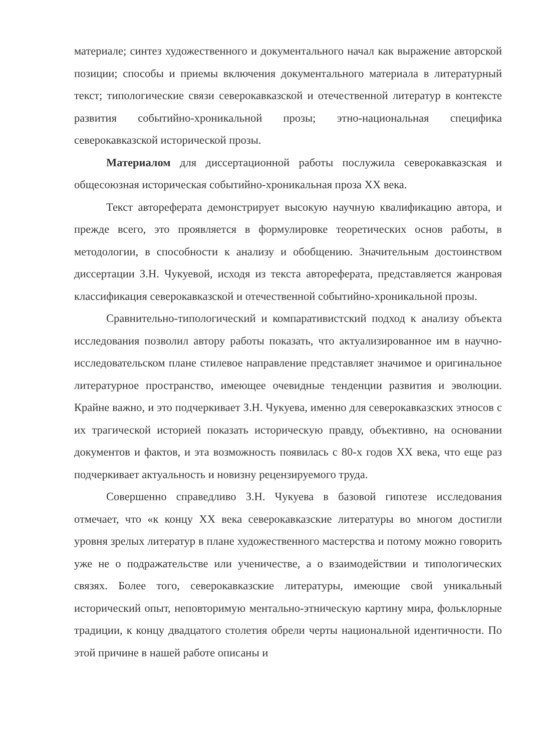материале; синтез художественного и документального начал как выражение авторской позиции; способы и приемы включения документального материала в литературный текст; типологические связи северокавказской и отечественной литератур в контексте развития событийно-хроникальной прозы; этно-национальная специфика северокавказской исторической прозы.
Материалом для диссертационной работы послужила северокавказская и общесоюзная историческая событийно-хроникальная проза XX века.
Текст автореферата демонстрирует высокую научную квалификацию автора, и прежде всего, это проявляется в формулировке теоретических основ работы, в методологии, в способности к анализу и обобщению. Значительным достоинством диссертации З.Н. Чукуевой, исходя из текста автореферата, представляется жанровая классификация северокавказской и отечественной событийно-хроникальной прозы.
Сравнительно-типологический и компаративистский подход к анализу объекта исследования позволил автору работы показать, что актуализированное им в научно-исследовательском плане стилевое направление представляет значимое и оригинальное литературное пространство, имеющее очевидные тенденции развития и эволюции. Крайне важно, и это подчеркивает З.Н. Чукуева, именно для северокавказских этносов с их трагической историей показать историческую правду, объективно, на основании документов и фактов, и эта возможность появилась с 80-х годов XX века, что еще раз подчеркивает актуальность и новизну рецензируемого труда.
Совершенно справедливо З.Н. Чукуева в базовой гипотезе исследования отмечает, что «к концу XX века северокавказские литературы во многом достигли уровня зрелых литератур в плане художественного мастерства и потому можно говорить уже не о подражательстве или ученичестве, а о взаимодействии и типологических связях. Более того, северокавказские литературы, имеющие свой уникальный исторический опыт, неповторимую ментально-этническую картину мира, фольклорные традиции, к концу двадцатого столетия обрели черты национальной идентичности. По этой причине в нашей работе описаны и